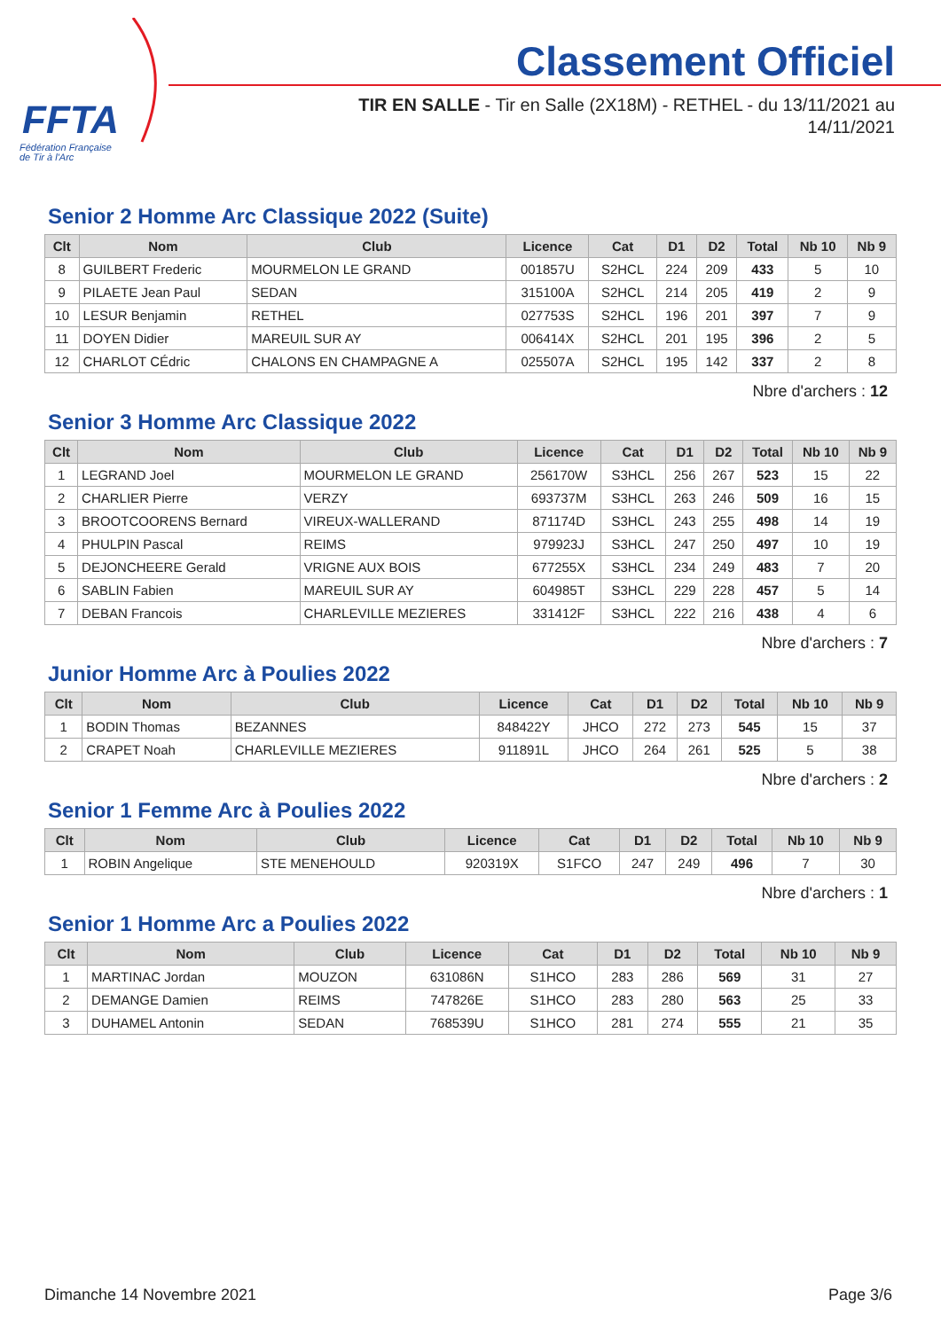FFTA
Fédération Française
de Tir à l'Arc
Classement Officiel
TIR EN SALLE - Tir en Salle (2X18M) - RETHEL - du 13/11/2021 au 14/11/2021
Senior 2 Homme Arc Classique 2022 (Suite)
| Clt | Nom | Club | Licence | Cat | D1 | D2 | Total | Nb 10 | Nb 9 |
| --- | --- | --- | --- | --- | --- | --- | --- | --- | --- |
| 8 | GUILBERT Frederic | MOURMELON LE GRAND | 001857U | S2HCL | 224 | 209 | 433 | 5 | 10 |
| 9 | PILAETE Jean Paul | SEDAN | 315100A | S2HCL | 214 | 205 | 419 | 2 | 9 |
| 10 | LESUR Benjamin | RETHEL | 027753S | S2HCL | 196 | 201 | 397 | 7 | 9 |
| 11 | DOYEN Didier | MAREUIL SUR AY | 006414X | S2HCL | 201 | 195 | 396 | 2 | 5 |
| 12 | CHARLOT CÉdric | CHALONS EN CHAMPAGNE A | 025507A | S2HCL | 195 | 142 | 337 | 2 | 8 |
Nbre d'archers : 12
Senior 3 Homme Arc Classique 2022
| Clt | Nom | Club | Licence | Cat | D1 | D2 | Total | Nb 10 | Nb 9 |
| --- | --- | --- | --- | --- | --- | --- | --- | --- | --- |
| 1 | LEGRAND Joel | MOURMELON LE GRAND | 256170W | S3HCL | 256 | 267 | 523 | 15 | 22 |
| 2 | CHARLIER Pierre | VERZY | 693737M | S3HCL | 263 | 246 | 509 | 16 | 15 |
| 3 | BROOTCOORENS Bernard | VIREUX-WALLERAND | 871174D | S3HCL | 243 | 255 | 498 | 14 | 19 |
| 4 | PHULPIN Pascal | REIMS | 979923J | S3HCL | 247 | 250 | 497 | 10 | 19 |
| 5 | DEJONCHEERE Gerald | VRIGNE AUX BOIS | 677255X | S3HCL | 234 | 249 | 483 | 7 | 20 |
| 6 | SABLIN Fabien | MAREUIL SUR AY | 604985T | S3HCL | 229 | 228 | 457 | 5 | 14 |
| 7 | DEBAN Francois | CHARLEVILLE MEZIERES | 331412F | S3HCL | 222 | 216 | 438 | 4 | 6 |
Nbre d'archers : 7
Junior Homme Arc à Poulies 2022
| Clt | Nom | Club | Licence | Cat | D1 | D2 | Total | Nb 10 | Nb 9 |
| --- | --- | --- | --- | --- | --- | --- | --- | --- | --- |
| 1 | BODIN Thomas | BEZANNES | 848422Y | JHCO | 272 | 273 | 545 | 15 | 37 |
| 2 | CRAPET Noah | CHARLEVILLE MEZIERES | 911891L | JHCO | 264 | 261 | 525 | 5 | 38 |
Nbre d'archers : 2
Senior 1 Femme Arc à Poulies 2022
| Clt | Nom | Club | Licence | Cat | D1 | D2 | Total | Nb 10 | Nb 9 |
| --- | --- | --- | --- | --- | --- | --- | --- | --- | --- |
| 1 | ROBIN Angelique | STE MENEHOULD | 920319X | S1FCO | 247 | 249 | 496 | 7 | 30 |
Nbre d'archers : 1
Senior 1 Homme Arc a Poulies 2022
| Clt | Nom | Club | Licence | Cat | D1 | D2 | Total | Nb 10 | Nb 9 |
| --- | --- | --- | --- | --- | --- | --- | --- | --- | --- |
| 1 | MARTINAC Jordan | MOUZON | 631086N | S1HCO | 283 | 286 | 569 | 31 | 27 |
| 2 | DEMANGE Damien | REIMS | 747826E | S1HCO | 283 | 280 | 563 | 25 | 33 |
| 3 | DUHAMEL Antonin | SEDAN | 768539U | S1HCO | 281 | 274 | 555 | 21 | 35 |
Dimanche 14 Novembre 2021 Page 3/6